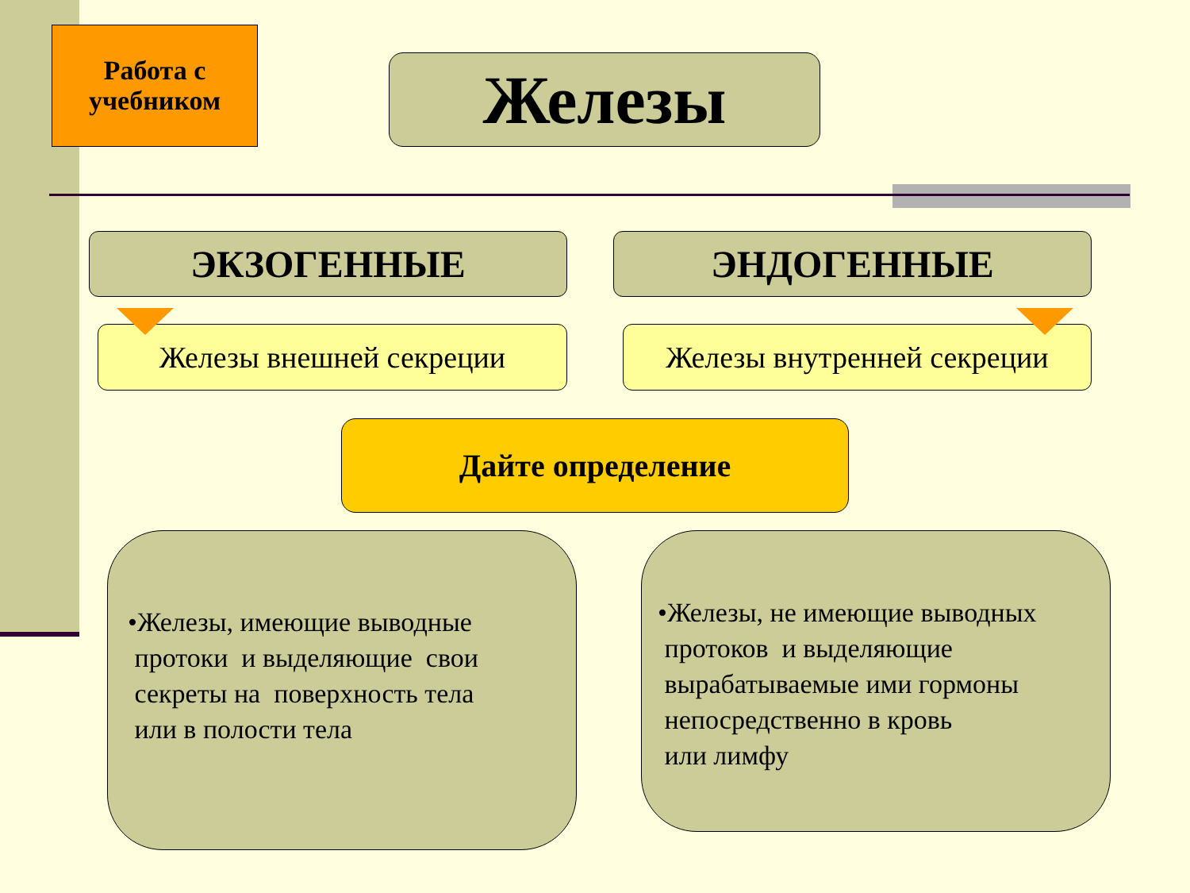Работа с
учебником
Железы
ЭКЗОГЕННЫЕ ЭНДОГЕННЫЕ
Железы внешней секреции
Железы внутренней секреции
Дайте определение
•Железы, имеющие выводные
протоки и выделяющие свои
секреты на поверхность тела
или в полости тела
•Железы, не имеющие выводных
протоков и выделяющие
вырабатываемые ими гормоны
непосредственно в кровь
или лимфу